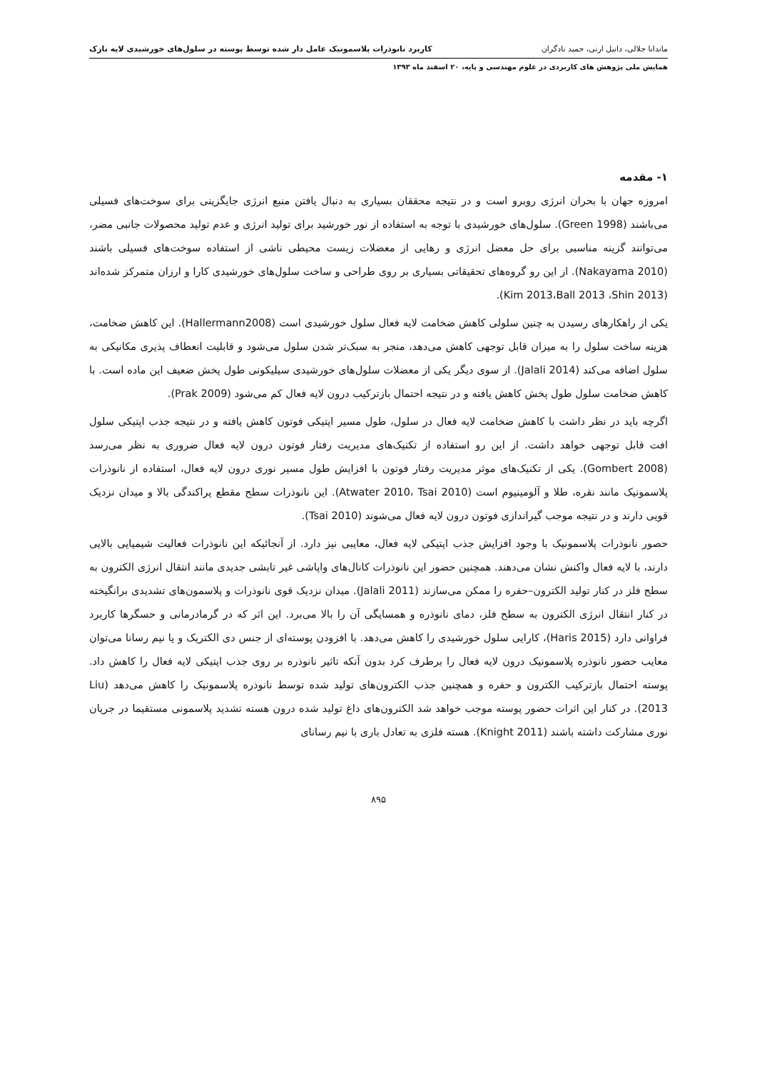ماندانا جلالی، دانیل ارنی، حمید نادگران کاربرد نانوذرات پلاسمونیک عامل دار شده توسط پوسته در سلول‌های خورشیدی لایه نازک
همایش ملی پژوهش های کاربردی در علوم مهندسی و پایه، ۲۰ اسفند ماه ۱۳۹۳
۱- مقدمه
امروزه جهان با بحران انرژی روبرو است و در نتیجه محققان بسیاری به دنبال یافتن منبع انرژی جایگزینی برای سوخت‌های فسیلی می‌باشند (Green 1998). سلول‌های خورشیدی با توجه به استفاده از نور خورشید برای تولید انرژی و عدم تولید محصولات جانبی مضر، می‌توانند گزینه مناسبی برای حل معضل انرژی و رهایی از معضلات زیست محیطی ناشی از استفاده سوخت‌های فسیلی باشند (Nakayama 2010). از این رو گروه‌های تحقیقاتی بسیاری بر روی طراحی و ساخت سلول‌های خورشیدی کارا و ارزان متمرکز شده‌اند (Kim 2013،Ball 2013 ،Shin 2013).
یکی از راهکارهای رسیدن به چنین سلولی کاهش ضخامت لایه فعال سلول خورشیدی است (Hallermann2008). این کاهش ضخامت، هزینه ساخت سلول را به میزان قابل توجهی کاهش می‌دهد، منجر به سبک‌تر شدن سلول می‌شود و قابلیت انعطاف پذیری مکانیکی به سلول اضافه می‌کند (Jalali 2014). از سوی دیگر یکی از معضلات سلول‌های خورشیدی سیلیکونی طول پخش ضعیف این ماده است. با کاهش ضخامت سلول طول پخش کاهش یافته و در نتیجه احتمال بازترکیب درون لایه فعال کم می‌شود (Prak 2009).
اگرچه باید در نظر داشت با کاهش ضخامت لایه فعال در سلول، طول مسیر اپتیکی فوتون کاهش یافته و در نتیجه جذب اپتیکی سلول افت قابل توجهی خواهد داشت. از این رو استفاده از تکنیک‌های مدیریت رفتار فوتون درون لایه فعال ضروری به نظر می‌رسد (Gombert 2008). یکی از تکنیک‌های موثر مدیریت رفتار فوتون با افزایش طول مسیر نوری درون لایه فعال، استفاده از نانوذرات پلاسمونیک مانند نقره، طلا و آلومینیوم است (Atwater 2010، Tsai 2010). این نانوذرات سطح مقطع پراکندگی بالا و میدان نزدیک قویی دارند و در نتیجه موجب گیراندازی فوتون درون لایه فعال می‌شوند (Tsai 2010).
حصور نانوذرات پلاسمونیک با وجود افزایش جذب اپتیکی لایه فعال، معایبی نیز دارد. از آنجائیکه این نانوذرات فعالیت شیمیایی بالایی دارند، با لایه فعال واکنش نشان می‌دهند. همچنین حضور این نانوذرات کانال‌های واپاشی غیر تابشی جدیدی مانند انتقال انرژی الکترون به سطح فلز در کنار تولید الکترون–حفره را ممکن می‌سازند (Jalali 2011). میدان نزدیک قوی نانوذرات و پلاسمون‌های تشدیدی برانگیخته در کنار انتقال انرژی الکترون به سطح فلز، دمای نانوذره و همسایگی آن را بالا می‌برد. این اثر که در گرمادرمانی و حسگرها کاربرد فراوانی دارد (Haris 2015)، کارایی سلول خورشیدی را کاهش می‌دهد. با افزودن پوسته‌ای از جنس دی الکتریک و یا نیم رسانا می‌توان معایب حضور نانوذره پلاسمونیک درون لایه فعال را برطرف کرد بدون آنکه تاثیر نانوذره بر روی جذب اپتیکی لایه فعال را کاهش داد. پوسته احتمال بازترکیب الکترون و حفره و همچنین جذب الکترون‌های تولید شده توسط نانوذره پلاسمونیک را کاهش می‌دهد (Liu 2013). در کنار این اثرات حضور پوسته موجب خواهد شد الکترون‌های داغ تولید شده درون هسته تشدید پلاسمونی مستقیما در جریان نوری مشارکت داشته باشند (Knight 2011). هسته فلزی به تعادل باری با نیم رسانای
۸۹۵